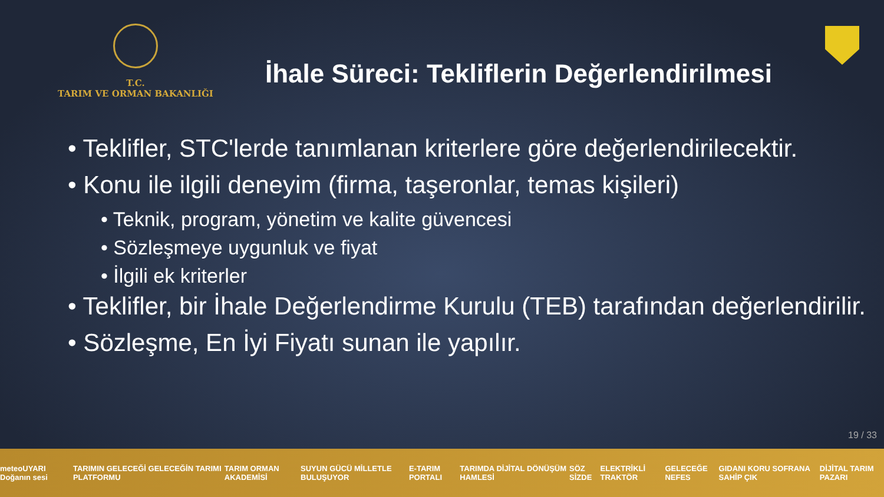T.C.
TARIM VE ORMAN BAKANLIĞI
İhale Süreci: Tekliflerin Değerlendirilmesi
• Teklifler, STC'lerde tanımlanan kriterlere göre değerlendirilecektir.
• Konu ile ilgili deneyim (firma, taşeronlar, temas kişileri)
• Teknik, program, yönetim ve kalite güvencesi
• Sözleşmeye uygunluk ve fiyat
• İlgili ek kriterler
• Teklifler, bir İhale Değerlendirme Kurulu (TEB) tarafından değerlendirilir.
• Sözleşme, En İyi Fiyatı sunan ile yapılır.
19 / 33
meteoUYARI Doğanın sesi TARIMIN GELECEĞİ GELECEĞİN TARIMI PLATFORMU TARIM ORMAN AKADEMİSİ SUYUN GÜCÜ MİLLETLE BULUŞUYOR E-TARIM PORTALI TARIMDA DİJİTAL DÖNÜŞÜM HAMLESİ SÖZ SİZDE ELEKTRİKLİ TRAKTÖR GELECEĞE NEFES GIDANI KORU SOFRANA SAHİP ÇIK DİJİTAL TARIM PAZARI